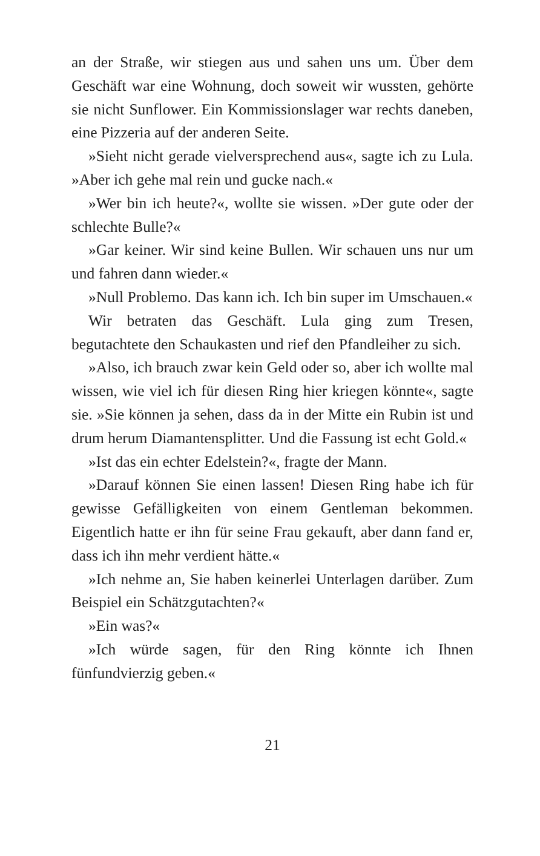an der Straße, wir stiegen aus und sahen uns um. Über dem Geschäft war eine Wohnung, doch soweit wir wussten, gehörte sie nicht Sunflower. Ein Kommissionslager war rechts daneben, eine Pizzeria auf der anderen Seite.
»Sieht nicht gerade vielversprechend aus«, sagte ich zu Lula. »Aber ich gehe mal rein und gucke nach.«
»Wer bin ich heute?«, wollte sie wissen. »Der gute oder der schlechte Bulle?«
»Gar keiner. Wir sind keine Bullen. Wir schauen uns nur um und fahren dann wieder.«
»Null Problemo. Das kann ich. Ich bin super im Umschauen.«
Wir betraten das Geschäft. Lula ging zum Tresen, begutachtete den Schaukasten und rief den Pfandleiher zu sich.
»Also, ich brauch zwar kein Geld oder so, aber ich wollte mal wissen, wie viel ich für diesen Ring hier kriegen könnte«, sagte sie. »Sie können ja sehen, dass da in der Mitte ein Rubin ist und drum herum Diamantensplitter. Und die Fassung ist echt Gold.«
»Ist das ein echter Edelstein?«, fragte der Mann.
»Darauf können Sie einen lassen! Diesen Ring habe ich für gewisse Gefälligkeiten von einem Gentleman bekommen. Eigentlich hatte er ihn für seine Frau gekauft, aber dann fand er, dass ich ihn mehr verdient hätte.«
»Ich nehme an, Sie haben keinerlei Unterlagen darüber. Zum Beispiel ein Schätzgutachten?«
»Ein was?«
»Ich würde sagen, für den Ring könnte ich Ihnen fünfundvierzig geben.«
21